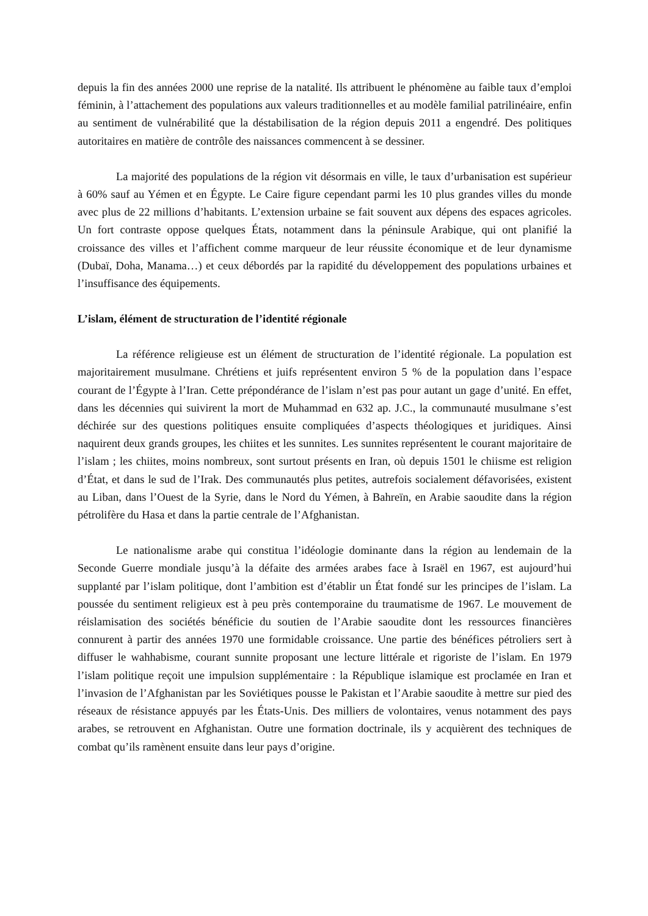depuis la fin des années 2000 une reprise de la natalité. Ils attribuent le phénomène au faible taux d’emploi féminin, à l’attachement des populations aux valeurs traditionnelles et au modèle familial patrilinéaire, enfin au sentiment de vulnérabilité que la déstabilisation de la région depuis 2011 a engendré. Des politiques autoritaires en matière de contrôle des naissances commencent à se dessiner.
La majorité des populations de la région vit désormais en ville, le taux d’urbanisation est supérieur à 60% sauf au Yémen et en Égypte. Le Caire figure cependant parmi les 10 plus grandes villes du monde avec plus de 22 millions d’habitants. L’extension urbaine se fait souvent aux dépens des espaces agricoles. Un fort contraste oppose quelques États, notamment dans la péninsule Arabique, qui ont planifié la croissance des villes et l’affichent comme marqueur de leur réussite économique et de leur dynamisme (Dubaï, Doha, Manama…) et ceux débordés par la rapidité du développement des populations urbaines et l’insuffisance des équipements.
L’islam, élément de structuration de l’identité régionale
La référence religieuse est un élément de structuration de l’identité régionale. La population est majoritairement musulmane. Chrétiens et juifs représentent environ 5 % de la population dans l’espace courant de l’Égypte à l’Iran. Cette prépondérance de l’islam n’est pas pour autant un gage d’unité. En effet, dans les décennies qui suivirent la mort de Muhammad en 632 ap. J.C., la communauté musulmane s’est déchirée sur des questions politiques ensuite compliquées d’aspects théologiques et juridiques. Ainsi naquirent deux grands groupes, les chiites et les sunnites. Les sunnites représentent le courant majoritaire de l’islam ; les chiites, moins nombreux, sont surtout présents en Iran, où depuis 1501 le chiisme est religion d’État, et dans le sud de l’Irak. Des communautés plus petites, autrefois socialement défavorisées, existent au Liban, dans l’Ouest de la Syrie, dans le Nord du Yémen, à Bahreïn, en Arabie saoudite dans la région pétrolifère du Hasa et dans la partie centrale de l’Afghanistan.
Le nationalisme arabe qui constitua l’idéologie dominante dans la région au lendemain de la Seconde Guerre mondiale jusqu’à la défaite des armées arabes face à Israël en 1967, est aujourd’hui supplanté par l’islam politique, dont l’ambition est d’établir un État fondé sur les principes de l’islam. La poussée du sentiment religieux est à peu près contemporaine du traumatisme de 1967. Le mouvement de réislamisation des sociétés bénéficie du soutien de l’Arabie saoudite dont les ressources financières connurent à partir des années 1970 une formidable croissance. Une partie des bénéfices pétroliers sert à diffuser le wahhabisme, courant sunnite proposant une lecture littérale et rigoriste de l’islam. En 1979 l’islam politique reçoit une impulsion supplémentaire : la République islamique est proclamée en Iran et l’invasion de l’Afghanistan par les Soviétiques pousse le Pakistan et l’Arabie saoudite à mettre sur pied des réseaux de résistance appuyés par les États-Unis. Des milliers de volontaires, venus notamment des pays arabes, se retrouvent en Afghanistan. Outre une formation doctrinale, ils y acquièrent des techniques de combat qu’ils ramènent ensuite dans leur pays d’origine.